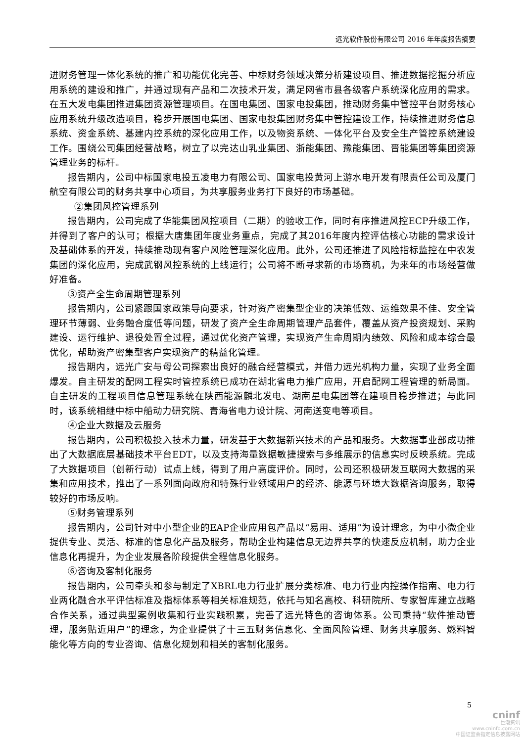远光软件股份有限公司 2016 年年度报告摘要
进财务管理一体化系统的推广和功能优化完善、中标财务领域决策分析建设项目、推进数据挖掘分析应用系统的建设和推广，并通过现有产品和二次技术开发，满足网省市县各级客户系统深化应用的需求。在五大发电集团推进集团资源管理项目。在国电集团、国家电投集团，推动财务集中管控平台财务核心应用系统升级改造项目，稳步开展国电集团、国家电投集团财务集中管控建设工作，持续推进财务信息系统、资金系统、基建内控系统的深化应用工作，以及物资系统、一体化平台及安全生产管控系统建设工作。围绕公司集团经营战略，树立了以完达山乳业集团、浙能集团、豫能集团、晋能集团等集团资源管理业务的标杆。
报告期内，公司中标国家电投五凌电力有限公司、国家电投黄河上游水电开发有限责任公司及厦门航空有限公司的财务共享中心项目，为共享服务业务打下良好的市场基础。
②集团风控管理系列
报告期内，公司完成了华能集团风控项目（二期）的验收工作，同时有序推进风控ECP升级工作，并得到了客户的认可；根据大唐集团年度业务重点，完成了其2016年度内控评估核心功能的需求设计及基础体系的开发，持续推动现有客户风险管理深化应用。此外，公司还推进了风险指标监控在中农发集团的深化应用，完成武钢风控系统的上线运行；公司将不断寻求新的市场商机，为来年的市场经营做好准备。
③资产全生命周期管理系列
报告期内，公司紧跟国家政策导向要求，针对资产密集型企业的决策低效、运维效果不佳、安全管理环节薄弱、业务融合度低等问题，研发了资产全生命周期管理产品套件，覆盖从资产投资规划、采购建设、运行维护、退役处置全过程，通过优化资产管理，实现资产生命周期内绩效、风险和成本综合最优化，帮助资产密集型客户实现资产的精益化管理。
报告期内，远光广安与母公司探索出良好的融合经营模式，并借力远光机构力量，实现了业务全面爆发。自主研发的配网工程实时管控系统已成功在湖北省电力推广应用，开启配网工程管理的新局面。自主研发的工程项目信息管理系统在陕西能源麟北发电、湖南星电集团等在建项目稳步推进；与此同时，该系统相继中标中船动力研究院、青海省电力设计院、河南送变电等项目。
④企业大数据及云服务
报告期内，公司积极投入技术力量，研发基于大数据新兴技术的产品和服务。大数据事业部成功推出了大数据底层基础技术平台EDT，以及支持海量数据敏捷搜索与多维展示的信息实时反映系统。完成了大数据项目（创新行动）试点上线，得到了用户高度评价。同时，公司还积极研发互联网大数据的采集和应用技术，推出了一系列面向政府和特殊行业领域用户的经济、能源与环境大数据咨询服务，取得较好的市场反响。
⑤财务管理系列
报告期内，公司针对中小型企业的EAP企业应用包产品以“易用、适用”为设计理念，为中小微企业提供专业、灵活、标准的信息化产品及服务，帮助企业构建信息无边界共享的快速反应机制，助力企业信息化再提升，为企业发展各阶段提供全程信息化服务。
⑥咨询及客制化服务
报告期内，公司牵头和参与制定了XBRL电力行业扩展分类标准、电力行业内控操作指南、电力行业两化融合水平评估标准及指标体系等相关标准规范，依托与知名高校、科研院所、专家智库建立战略合作关系，通过典型案例收集和行业实践积累，完善了远光特色的咨询体系。公司秉持“软件推动管理，服务贴近用户”的理念，为企业提供了十三五财务信息化、全面风险管理、财务共享服务、燃料智能化等方向的专业咨询、信息化规划和相关的客制化服务。
5
cninf
巨潮资讯
www.cninfo.com.cn
中国证监会指定信息披露网站